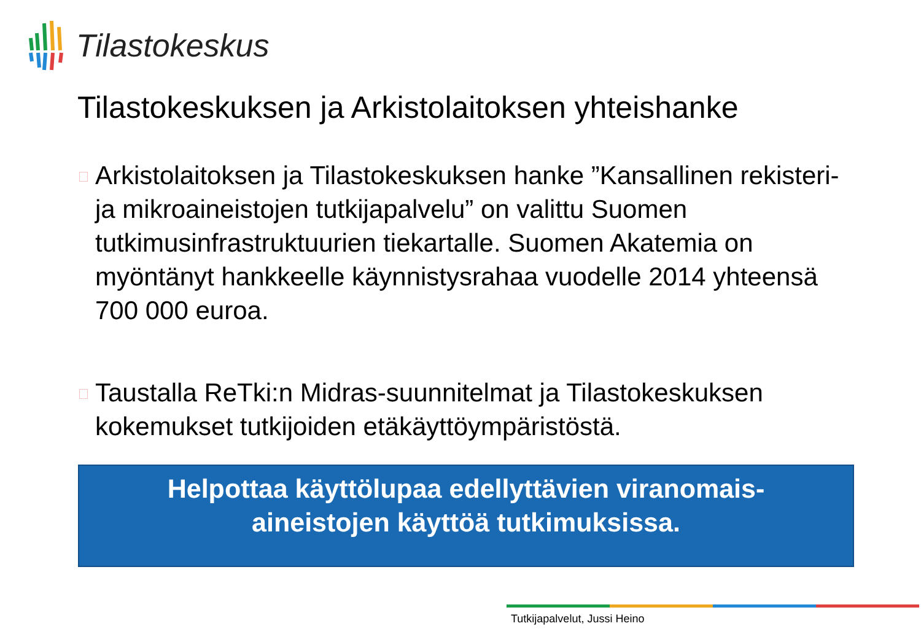Tilastokeskus
Tilastokeskuksen ja Arkistolaitoksen yhteishanke
Arkistolaitoksen ja Tilastokeskuksen hanke ”Kansallinen rekisteri- ja mikroaineistojen tutkijapalvelu” on valittu Suomen tutkimusinfrastruktuurien tiekartalle. Suomen Akatemia on myöntänyt hankkeelle käynnistysrahaa vuodelle 2014 yhteensä 700 000 euroa.
Taustalla ReTki:n Midras-suunnitelmat ja Tilastokeskuksen kokemukset tutkijoiden etäkäyttöympäristöstä.
Helpottaa käyttölupaa edellyttävien viranomais-
aineistojen käyttöä tutkimuksissa.
Tutkijapalvelut, Jussi Heino